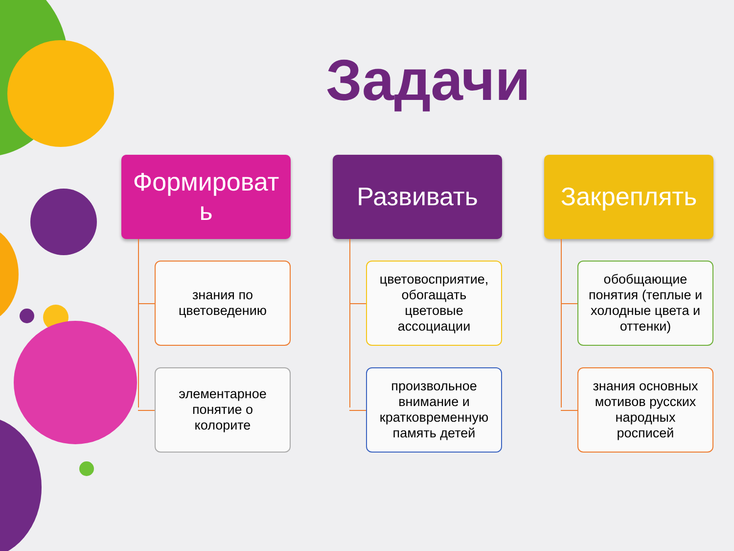Задачи
Формироват
ь
знания по
цветоведению
элементарное
понятие о
колорите
Развивать
цветовосприятие,
обогащать
цветовые
ассоциации
произвольное
внимание и
кратковременную
память детей
Закреплять
обобщающие
понятия (теплые и
холодные цвета и
оттенки)
знания основных
мотивов русских
народных
росписей